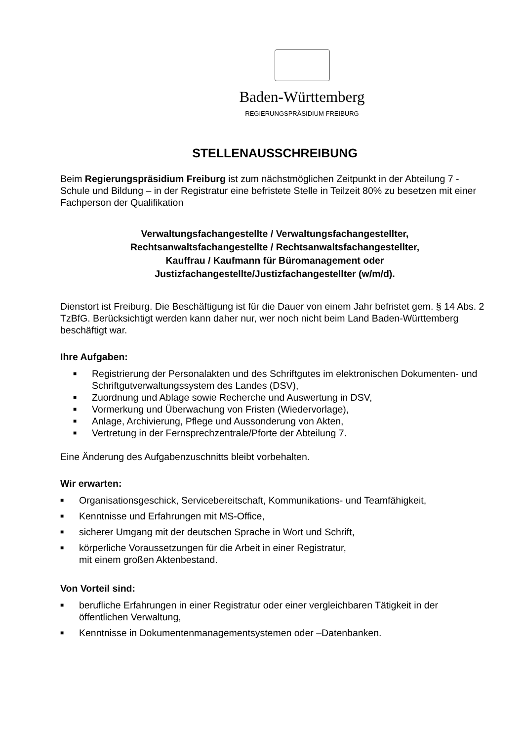Baden-Württemberg
REGIERUNGSPRÄSIDIUM FREIBURG
STELLENAUSSCHREIBUNG
Beim Regierungspräsidium Freiburg ist zum nächstmöglichen Zeitpunkt in der Abteilung 7 - Schule und Bildung – in der Registratur eine befristete Stelle in Teilzeit 80% zu besetzen mit einer Fachperson der Qualifikation
Verwaltungsfachangestellte / Verwaltungsfachangestellter,
Rechtsanwaltsfachangestellte / Rechtsanwaltsfachangestellter,
Kauffrau / Kaufmann für Büromanagement oder
Justizfachangestellte/Justizfachangestellter (w/m/d).
Dienstort ist Freiburg. Die Beschäftigung ist für die Dauer von einem Jahr befristet gem. § 14 Abs. 2 TzBfG. Berücksichtigt werden kann daher nur, wer noch nicht beim Land Baden-Württemberg beschäftigt war.
Ihre Aufgaben:
■ Registrierung der Personalakten und des Schriftgutes im elektronischen Dokumenten- und Schriftgutverwaltungssystem des Landes (DSV),
■ Zuordnung und Ablage sowie Recherche und Auswertung in DSV,
■ Vormerkung und Überwachung von Fristen (Wiedervorlage),
■ Anlage, Archivierung, Pflege und Aussonderung von Akten,
■ Vertretung in der Fernsprechzentrale/Pforte der Abteilung 7.
Eine Änderung des Aufgabenzuschnitts bleibt vorbehalten.
Wir erwarten:
■ Organisationsgeschick, Servicebereitschaft, Kommunikations- und Teamfähigkeit,
■ Kenntnisse und Erfahrungen mit MS-Office,
■ sicherer Umgang mit der deutschen Sprache in Wort und Schrift,
■ körperliche Voraussetzungen für die Arbeit in einer Registratur,
mit einem großen Aktenbestand.
Von Vorteil sind:
■ berufliche Erfahrungen in einer Registratur oder einer vergleichbaren Tätigkeit in der öffentlichen Verwaltung,
■ Kenntnisse in Dokumentenmanagementsystemen oder –Datenbanken.